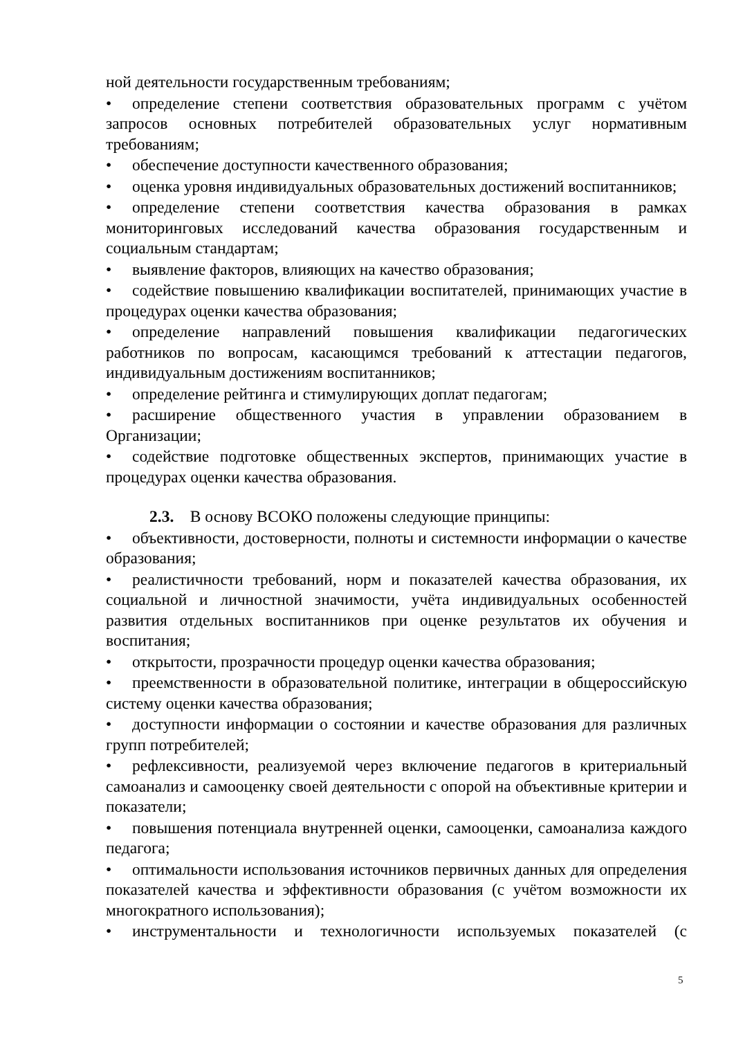ной деятельности государственным требованиям;
• определение степени соответствия образовательных программ с учётом запросов основных потребителей образовательных услуг нормативным требованиям;
• обеспечение доступности качественного образования;
• оценка уровня индивидуальных образовательных достижений воспитанников;
• определение степени соответствия качества образования в рамках мониторинговых исследований качества образования государственным и социальным стандартам;
• выявление факторов, влияющих на качество образования;
• содействие повышению квалификации воспитателей, принимающих участие в процедурах оценки качества образования;
• определение направлений повышения квалификации педагогических работников по вопросам, касающимся требований к аттестации педагогов, индивидуальным достижениям воспитанников;
• определение рейтинга и стимулирующих доплат педагогам;
• расширение общественного участия в управлении образованием в Организации;
• содействие подготовке общественных экспертов, принимающих участие в процедурах оценки качества образования.
2.3. В основу ВСОКО положены следующие принципы:
• объективности, достоверности, полноты и системности информации о качестве образования;
• реалистичности требований, норм и показателей качества образования, их социальной и личностной значимости, учёта индивидуальных особенностей развития отдельных воспитанников при оценке результатов их обучения и воспитания;
• открытости, прозрачности процедур оценки качества образования;
• преемственности в образовательной политике, интеграции в общероссийскую систему оценки качества образования;
• доступности информации о состоянии и качестве образования для различных групп потребителей;
• рефлексивности, реализуемой через включение педагогов в критериальный самоанализ и самооценку своей деятельности с опорой на объективные критерии и показатели;
• повышения потенциала внутренней оценки, самооценки, самоанализа каждого педагога;
• оптимальности использования источников первичных данных для определения показателей качества и эффективности образования (с учётом возможности их многократного использования);
• инструментальности и технологичности используемых показателей (с
5